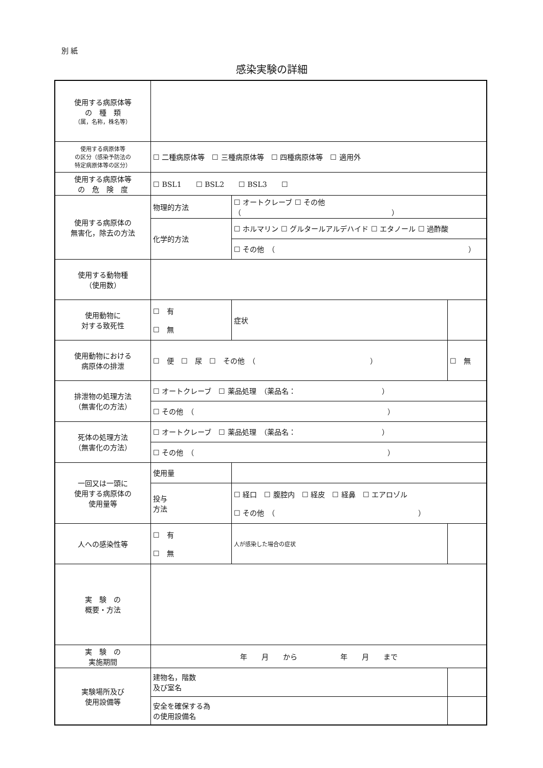別 紙
感染実験の詳細
| 使用する病原体等 の 種 類 （属，名称，株名等） | | | | |
| 使用する病原体等 の区分（感染予防法の 特定病原体等の区分） | ☐ 二種病原体等 ☐ 三種病原体等 ☐ 四種病原体等 ☐ 適用外 | | | |
| 使用する病原体等 の 危 険 度 | ☐ BSL1 ☐ BSL2 ☐ BSL3 ☐ | | | |
| 使用する病原体の 無害化，除去の方法 | 物理的方法 | ☐ オートクレーブ ☐ その他 （ ） | | |
| | 化学的方法 | ☐ ホルマリン ☐ グルタールアルデハイド ☐ エタノール ☐ 過酢酸 | | |
| | | ☐ その他 （ ） | | |
| 使用する動物種 （使用数） | | | | |
| 使用動物に 対する致死性 | ☐ 有 ☐ 無 | 症状 | | |
| 使用動物における 病原体の排泄 | ☐ 便 ☐ 尿 ☐ その他 （ ） | | | ☐ 無 |
| 排泄物の処理方法 （無害化の方法） | ☐ オートクレーブ ☐ 薬品処理 （薬品名： ） | | | |
| | ☐ その他 （ ） | | | |
| 死体の処理方法 （無害化の方法） | ☐ オートクレーブ ☐ 薬品処理 （薬品名： ） | | | |
| | ☐ その他 （ ） | | | |
| 一回又は一頭に 使用する病原体の 使用量等 | 使用量 | | | |
| | 投与 方法 | ☐ 経口 ☐ 腹腔内 ☐ 経皮 ☐ 経鼻 ☐ エアロゾル ☐ その他 （ ） | | |
| 人への感染性等 | ☐ 有 ☐ 無 | 人が感染した場合の症状 | | |
| 実 験 の 概要・方法 | | | | |
| 実 験 の 実施期間 | 年 月 から 年 月 まで | | | |
| 実験場所及び 使用設備等 | 建物名，階数 及び室名 | | | |
| | 安全を確保する為 の使用設備名 | | | |